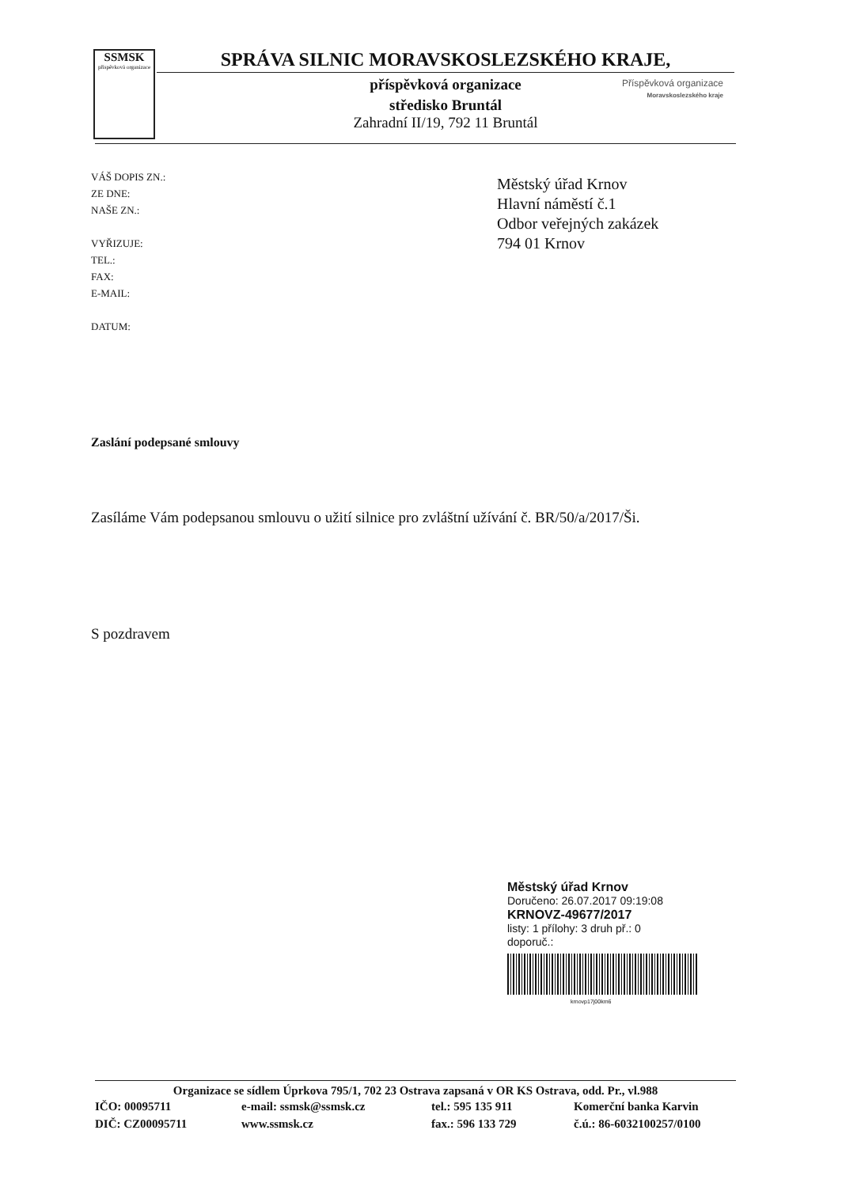SSMSK
příspěvková organizace
SPRÁVA SILNIC MORAVSKOSLEZSKÉHO KRAJE,
příspěvková organizace
středisko Bruntál
Zahradní II/19, 792 11 Bruntál
Příspěvková organizace
Moravskoslezského kraje
VÁŠ DOPIS ZN.:
ZE DNE:
NAŠE ZN.:
VYŘIZUJE:
TEL.:
FAX:
E-MAIL:
DATUM:
Městský úřad Krnov
Hlavní náměstí č.1
Odbor veřejných zakázek
794 01 Krnov
Zaslání podepsané smlouvy
Zasíláme Vám podepsanou smlouvu o užití silnice pro zvláštní užívání č. BR/50/a/2017/Ši.
S pozdravem
Městský úřad Krnov
Doručeno: 26.07.2017 09:19:08
KRNOVZ-49677/2017
listy: 1 přílohy: 3 druh př.: 0
doporuč.:
krnovp17j00km6
Organizace se sídlem Úprkova 795/1, 702 23 Ostrava zapsaná v OR KS Ostrava, odd. Pr., vl.988
IČO: 00095711
e-mail: ssmsk@ssmsk.cz
tel.: 595 135 911
Komerční banka Karvin
DIČ: CZ00095711
www.ssmsk.cz
fax.: 596 133 729
č.ú.: 86-6032100257/0100